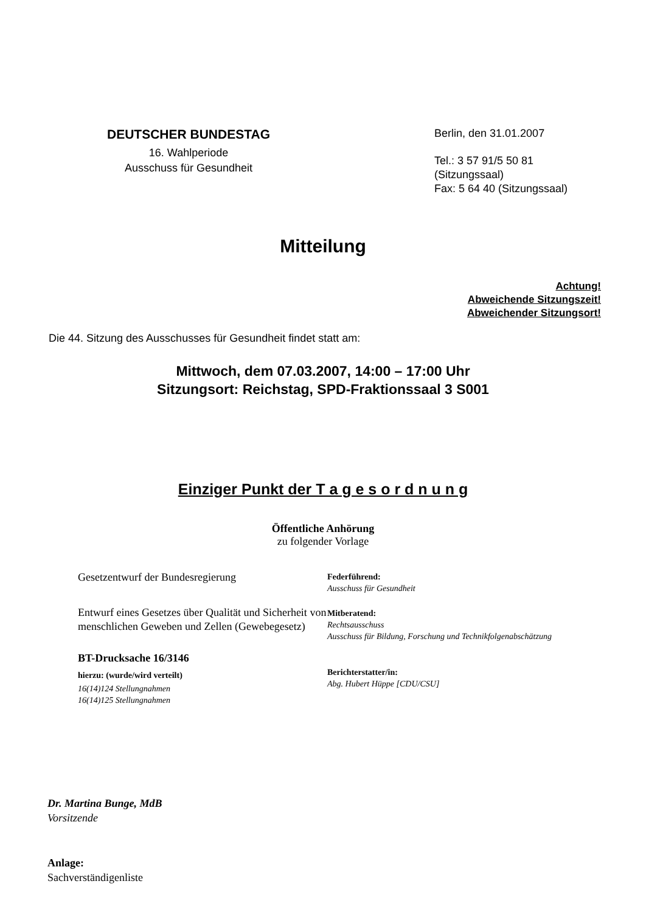DEUTSCHER BUNDESTAG
16. Wahlperiode
Ausschuss für Gesundheit
Berlin, den 31.01.2007
Tel.: 3 57 91/5 50 81
(Sitzungssaal)
Fax: 5 64 40 (Sitzungssaal)
Mitteilung
Achtung!
Abweichende Sitzungszeit!
Abweichender Sitzungsort!
Die 44. Sitzung des Ausschusses für Gesundheit findet statt am:
Mittwoch, dem 07.03.2007, 14:00 – 17:00 Uhr
Sitzungsort: Reichstag, SPD-Fraktionssaal 3 S001
Einziger Punkt der T a g e s o r d n u n g
Öffentliche Anhörung
zu folgender Vorlage
Gesetzentwurf der Bundesregierung
Entwurf eines Gesetzes über Qualität und Sicherheit von menschlichen Geweben und Zellen (Gewebegesetz)
BT-Drucksache 16/3146
hierzu: (wurde/wird verteilt)
16(14)124 Stellungnahmen
16(14)125 Stellungnahmen
Federführend:
Ausschuss für Gesundheit
Mitberatend:
Rechtsausschuss
Ausschuss für Bildung, Forschung und Technikfolgenabschätzung
Berichterstatter/in:
Abg. Hubert Hüppe [CDU/CSU]
Dr. Martina Bunge, MdB
Vorsitzende
Anlage:
Sachverständigenliste